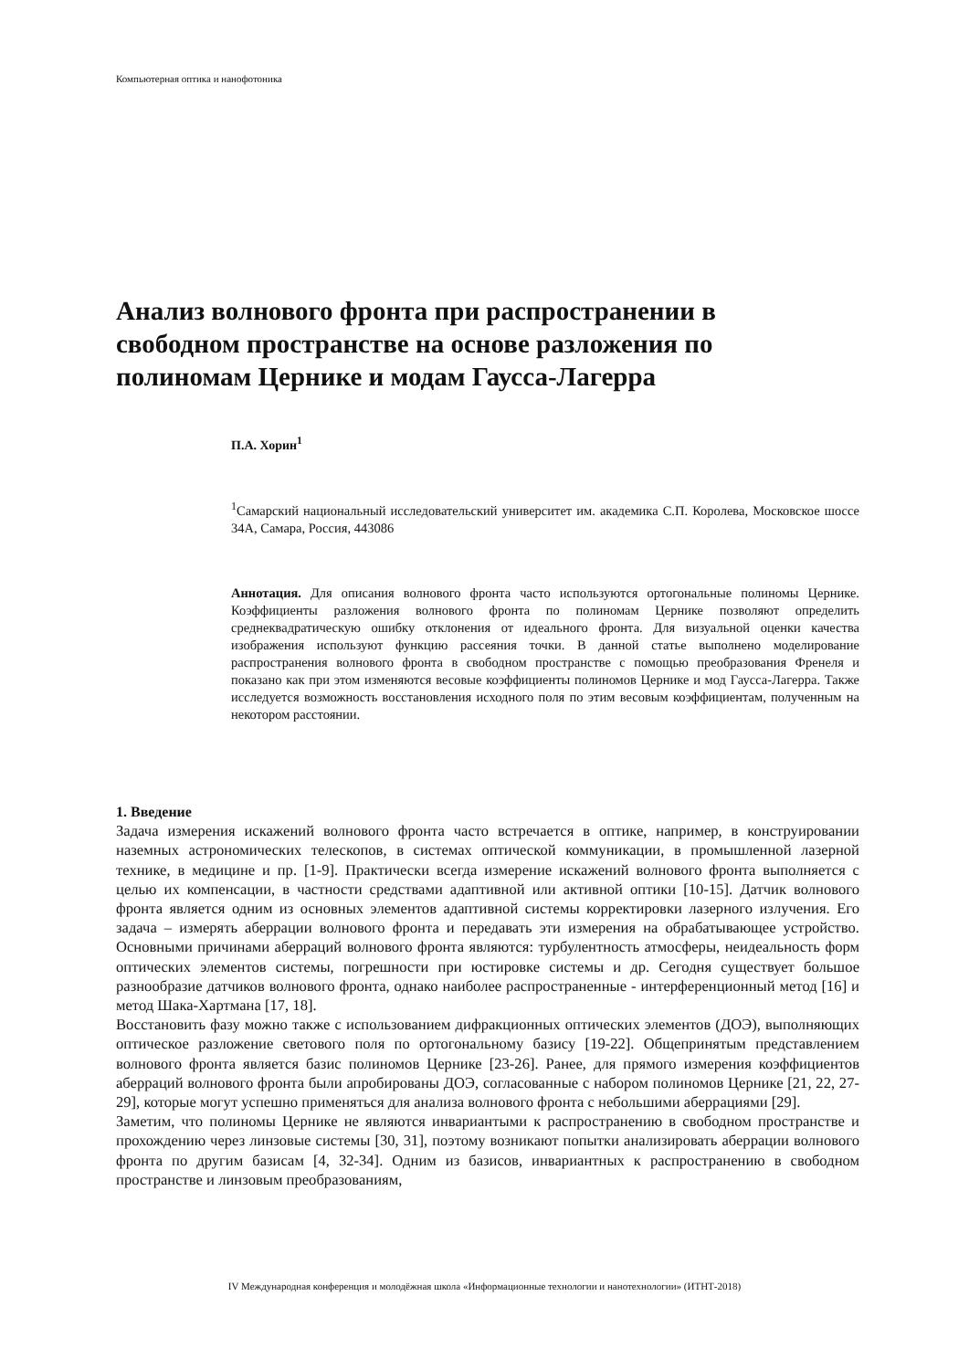Компьютерная оптика и нанофотоника
Анализ волнового фронта при распространении в свободном пространстве на основе разложения по полиномам Цернике и модам Гаусса-Лагерра
П.А. Хорин<sup>1</sup>
<sup>1</sup> Самарский национальный исследовательский университет им. академика С.П. Королева, Московское шоссе 34А, Самара, Россия, 443086
Аннотация. Для описания волнового фронта часто используются ортогональные полиномы Цернике. Коэффициенты разложения волнового фронта по полиномам Цернике позволяют определить среднеквадратическую ошибку отклонения от идеального фронта. Для визуальной оценки качества изображения используют функцию рассеяния точки. В данной статье выполнено моделирование распространения волнового фронта в свободном пространстве с помощью преобразования Френеля и показано как при этом изменяются весовые коэффициенты полиномов Цернике и мод Гаусса-Лагерра. Также исследуется возможность восстановления исходного поля по этим весовым коэффициентам, полученным на некотором расстоянии.
1. Введение
Задача измерения искажений волнового фронта часто встречается в оптике, например, в конструировании наземных астрономических телескопов, в системах оптической коммуникации, в промышленной лазерной технике, в медицине и пр. [1-9]. Практически всегда измерение искажений волнового фронта выполняется с целью их компенсации, в частности средствами адаптивной или активной оптики [10-15]. Датчик волнового фронта является одним из основных элементов адаптивной системы корректировки лазерного излучения. Его задача – измерять аберрации волнового фронта и передавать эти измерения на обрабатывающее устройство. Основными причинами аберраций волнового фронта являются: турбулентность атмосферы, неидеальность форм оптических элементов системы, погрешности при юстировке системы и др. Сегодня существует большое разнообразие датчиков волнового фронта, однако наиболее распространенные - интерференционный метод [16] и метод Шака-Хартмана [17, 18].
Восстановить фазу можно также с использованием дифракционных оптических элементов (ДОЭ), выполняющих оптическое разложение светового поля по ортогональному базису [19-22]. Общепринятым представлением волнового фронта является базис полиномов Цернике [23-26]. Ранее, для прямого измерения коэффициентов аберраций волнового фронта были апробированы ДОЭ, согласованные с набором полиномов Цернике [21, 22, 27-29], которые могут успешно применяться для анализа волнового фронта с небольшими аберрациями [29].
Заметим, что полиномы Цернике не являются инвариантыми к распространению в свободном пространстве и прохождению через линзовые системы [30, 31], поэтому возникают попытки анализировать аберрации волнового фронта по другим базисам [4, 32-34]. Одним из базисов, инвариантных к распространению в свободном пространстве и линзовым преобразованиям,
IV Международная конференция и молодёжная школа «Информационные технологии и нанотехнологии» (ИТНТ-2018)